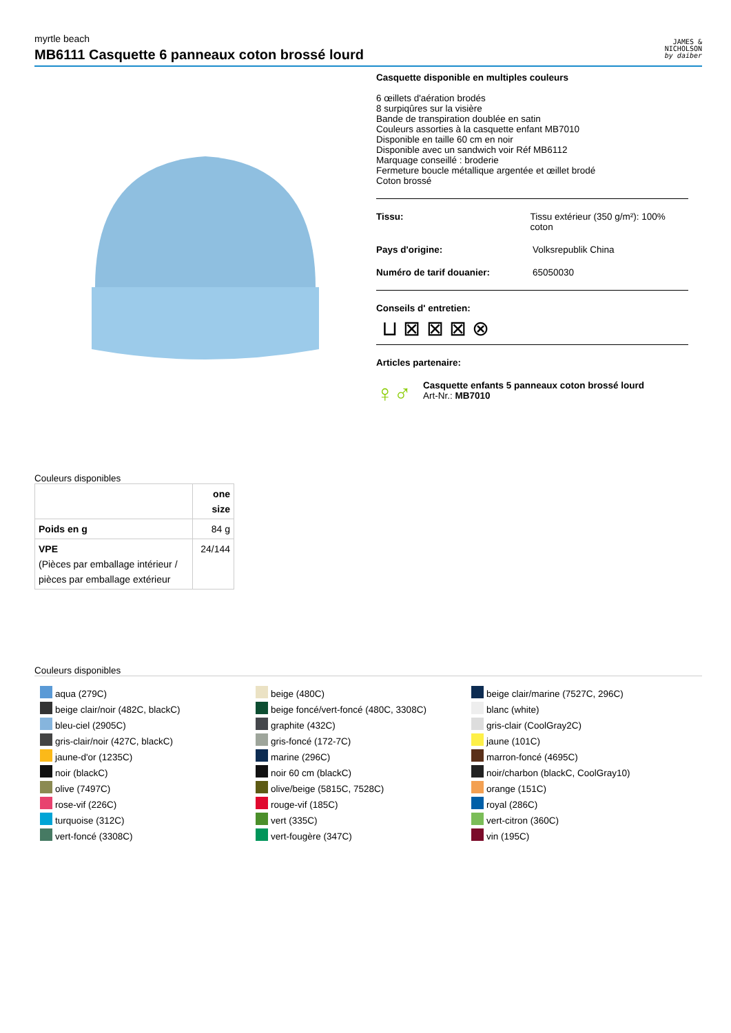myrtle beach
MB6111 Casquette 6 panneaux coton brossé lourd
JAMES &
NICHOLSON
by daiber
Casquette disponible en multiples couleurs
6 œillets d'aération brodés
8 surpiqûres sur la visière
Bande de transpiration doublée en satin
Couleurs assorties à la casquette enfant MB7010
Disponible en taille 60 cm en noir
Disponible avec un sandwich voir Réf MB6112
Marquage conseillé : broderie
Fermeture boucle métallique argentée et œillet brodé
Coton brossé
Tissu: Tissu extérieur (350 g/m²): 100% coton
Pays d'origine: Volksrepublik China
Numéro de tarif douanier: 65050030
Conseils d' entretien:
⊔ ⊠ ⊠ ⊠ ⊗
Articles partenaire:
♀♂
Casquette enfants 5 panneaux coton brossé lourd
Art-Nr.: MB7010
Couleurs disponibles
| | one size |
| --- | --- |
| Poids en g | 84 g |
| VPE (Pièces par emballage intérieur / pièces par emballage extérieur | 24/144 |
Couleurs disponibles
aqua (279C)
beige clair/noir (482C, blackC)
bleu-ciel (2905C)
gris-clair/noir (427C, blackC)
jaune-d'or (1235C)
noir (blackC)
olive (7497C)
rose-vif (226C)
turquoise (312C)
vert-foncé (3308C)
beige (480C)
beige foncé/vert-foncé (480C, 3308C)
graphite (432C)
gris-foncé (172-7C)
marine (296C)
noir 60 cm (blackC)
olive/beige (5815C, 7528C)
rouge-vif (185C)
vert (335C)
vert-fougère (347C)
beige clair/marine (7527C, 296C)
blanc (white)
gris-clair (CoolGray2C)
jaune (101C)
marron-foncé (4695C)
noir/charbon (blackC, CoolGray10)
orange (151C)
royal (286C)
vert-citron (360C)
vin (195C)